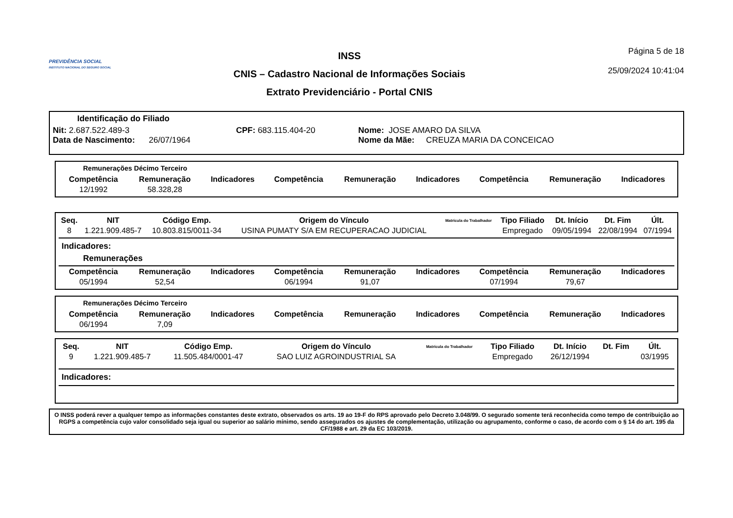PREVIDÊNCIA SOCIAL
INSTITUTO NACIONAL DO SEGURO SOCIAL
INSS
CNIS – Cadastro Nacional de Informações Sociais
Extrato Previdenciário - Portal CNIS
Página 5 de 18
25/09/2024 10:41:04
Identificação do Filiado
Nit: 2.687.522.489-3 CPF: 683.115.404-20 Nome: JOSE AMARO DA SILVA
Data de Nascimento: 26/07/1964 Nome da Mãe: CREUZA MARIA DA CONCEICAO
Remunerações Décimo Terceiro
| Competência | Remuneração | Indicadores | Competência | Remuneração | Indicadores | Competência | Remuneração | Indicadores |
| --- | --- | --- | --- | --- | --- | --- | --- | --- |
| 12/1992 | 58.328,28 | | | | | | | |
| Seq. | NIT | Código Emp. | Origem do Vínculo | Matrícula do Trabalhador | Tipo Filiado | Dt. Início | Dt. Fim | Últ. |
| --- | --- | --- | --- | --- | --- | --- | --- | --- |
| 8 | 1.221.909.485-7 | 10.803.815/0011-34 | USINA PUMATY S/A EM RECUPERACAO JUDICIAL | | Empregado | 09/05/1994 | 22/08/1994 | 07/1994 |
Indicadores:
Remunerações
| Competência | Remuneração | Indicadores | Competência | Remuneração | Indicadores | Competência | Remuneração | Indicadores |
| --- | --- | --- | --- | --- | --- | --- | --- | --- |
| 05/1994 | 52,54 | | 06/1994 | 91,07 | | 07/1994 | 79,67 | |
Remunerações Décimo Terceiro
| Competência | Remuneração | Indicadores | Competência | Remuneração | Indicadores | Competência | Remuneração | Indicadores |
| --- | --- | --- | --- | --- | --- | --- | --- | --- |
| 06/1994 | 7,09 | | | | | | | |
| Seq. | NIT | Código Emp. | Origem do Vínculo | Matrícula do Trabalhador | Tipo Filiado | Dt. Início | Dt. Fim | Últ. |
| --- | --- | --- | --- | --- | --- | --- | --- | --- |
| 9 | 1.221.909.485-7 | 11.505.484/0001-47 | SAO LUIZ AGROINDUSTRIAL SA | | Empregado | 26/12/1994 | | 03/1995 |
Indicadores:
O INSS poderá rever a qualquer tempo as informações constantes deste extrato, observados os arts. 19 ao 19-F do RPS aprovado pelo Decreto 3.048/99. O segurado somente terá reconhecida como tempo de contribuição ao RGPS a competência cujo valor consolidado seja igual ou superior ao salário mínimo, sendo assegurados os ajustes de complementação, utilização ou agrupamento, conforme o caso, de acordo com o § 14 do art. 195 da CF/1988 e art. 29 da EC 103/2019.